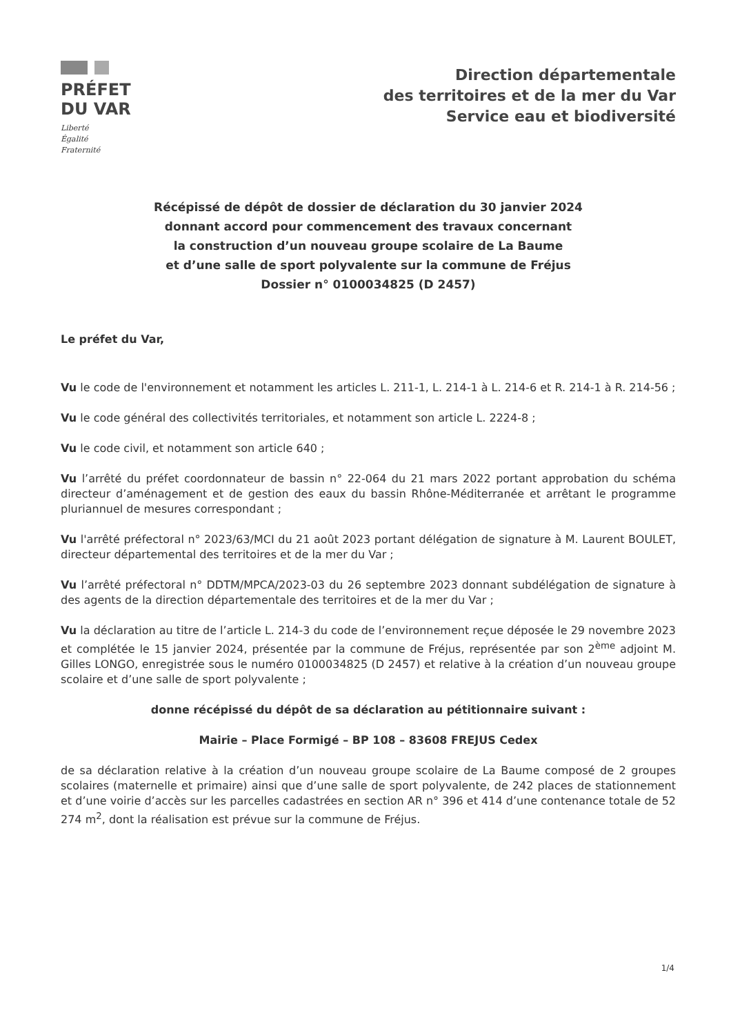PRÉFET
DU VAR
Liberté
Égalité
Fraternité
Direction départementale
des territoires et de la mer du Var
Service eau et biodiversité
Récépissé de dépôt de dossier de déclaration du 30 janvier 2024
donnant accord pour commencement des travaux concernant
la construction d’un nouveau groupe scolaire de La Baume
et d’une salle de sport polyvalente sur la commune de Fréjus
Dossier n° 0100034825 (D 2457)
Le préfet du Var,
Vu le code de l'environnement et notamment les articles L. 211-1, L. 214-1 à L. 214-6 et R. 214-1 à R. 214-56 ;
Vu le code général des collectivités territoriales, et notamment son article L. 2224-8 ;
Vu le code civil, et notamment son article 640 ;
Vu l’arrêté du préfet coordonnateur de bassin n° 22-064 du 21 mars 2022 portant approbation du schéma directeur d’aménagement et de gestion des eaux du bassin Rhône-Méditerranée et arrêtant le programme pluriannuel de mesures correspondant ;
Vu l'arrêté préfectoral n° 2023/63/MCI du 21 août 2023 portant délégation de signature à M. Laurent BOULET, directeur départemental des territoires et de la mer du Var ;
Vu l’arrêté préfectoral n° DDTM/MPCA/2023-03 du 26 septembre 2023 donnant subdélégation de signature à des agents de la direction départementale des territoires et de la mer du Var ;
Vu la déclaration au titre de l’article L. 214-3 du code de l’environnement reçue déposée le 29 novembre 2023 et complétée le 15 janvier 2024, présentée par la commune de Fréjus, représentée par son 2<sup>ème</sup> adjoint M. Gilles LONGO, enregistrée sous le numéro 0100034825 (D 2457) et relative à la création d’un nouveau groupe scolaire et d’une salle de sport polyvalente ;
donne récépissé du dépôt de sa déclaration au pétitionnaire suivant :
Mairie – Place Formigé – BP 108 – 83608 FREJUS Cedex
de sa déclaration relative à la création d’un nouveau groupe scolaire de La Baume composé de 2 groupes scolaires (maternelle et primaire) ainsi que d’une salle de sport polyvalente, de 242 places de stationnement et d’une voirie d’accès sur les parcelles cadastrées en section AR n° 396 et 414 d’une contenance totale de 52 274 m<sup>2</sup>, dont la réalisation est prévue sur la commune de Fréjus.
1/4